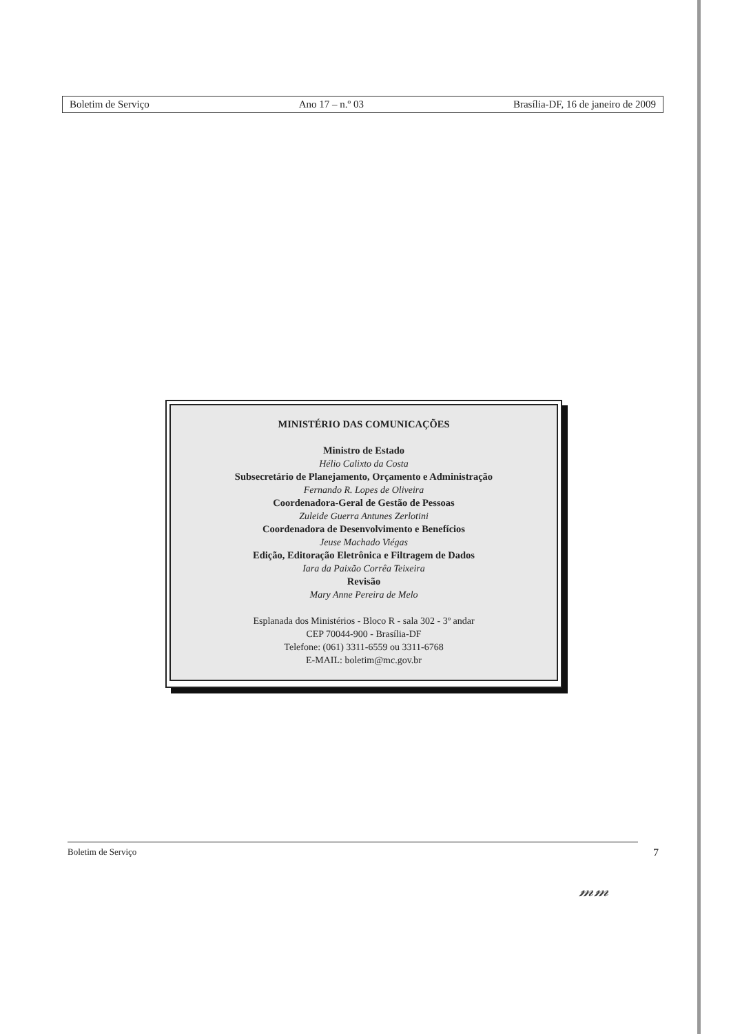Boletim de Serviço Ano 17 – n.º 03 Brasília-DF, 16 de janeiro de 2009
MINISTÉRIO DAS COMUNICAÇÕES
Ministro de Estado
Hélio Calixto da Costa
Subsecretário de Planejamento, Orçamento e Administração
Fernando R. Lopes de Oliveira
Coordenadora-Geral de Gestão de Pessoas
Zuleide Guerra Antunes Zerlotini
Coordenadora de Desenvolvimento e Benefícios
Jeuse Machado Viégas
Edição, Editoração Eletrônica e Filtragem de Dados
Iara da Paixão Corrêa Teixeira
Revisão
Mary Anne Pereira de Melo
Esplanada dos Ministérios - Bloco R - sala 302 - 3º andar
CEP 70044-900 - Brasília-DF
Telefone: (061) 3311-6559 ou 3311-6768
E-MAIL: boletim@mc.gov.br
Boletim de Serviço 7
𝓂𝓂